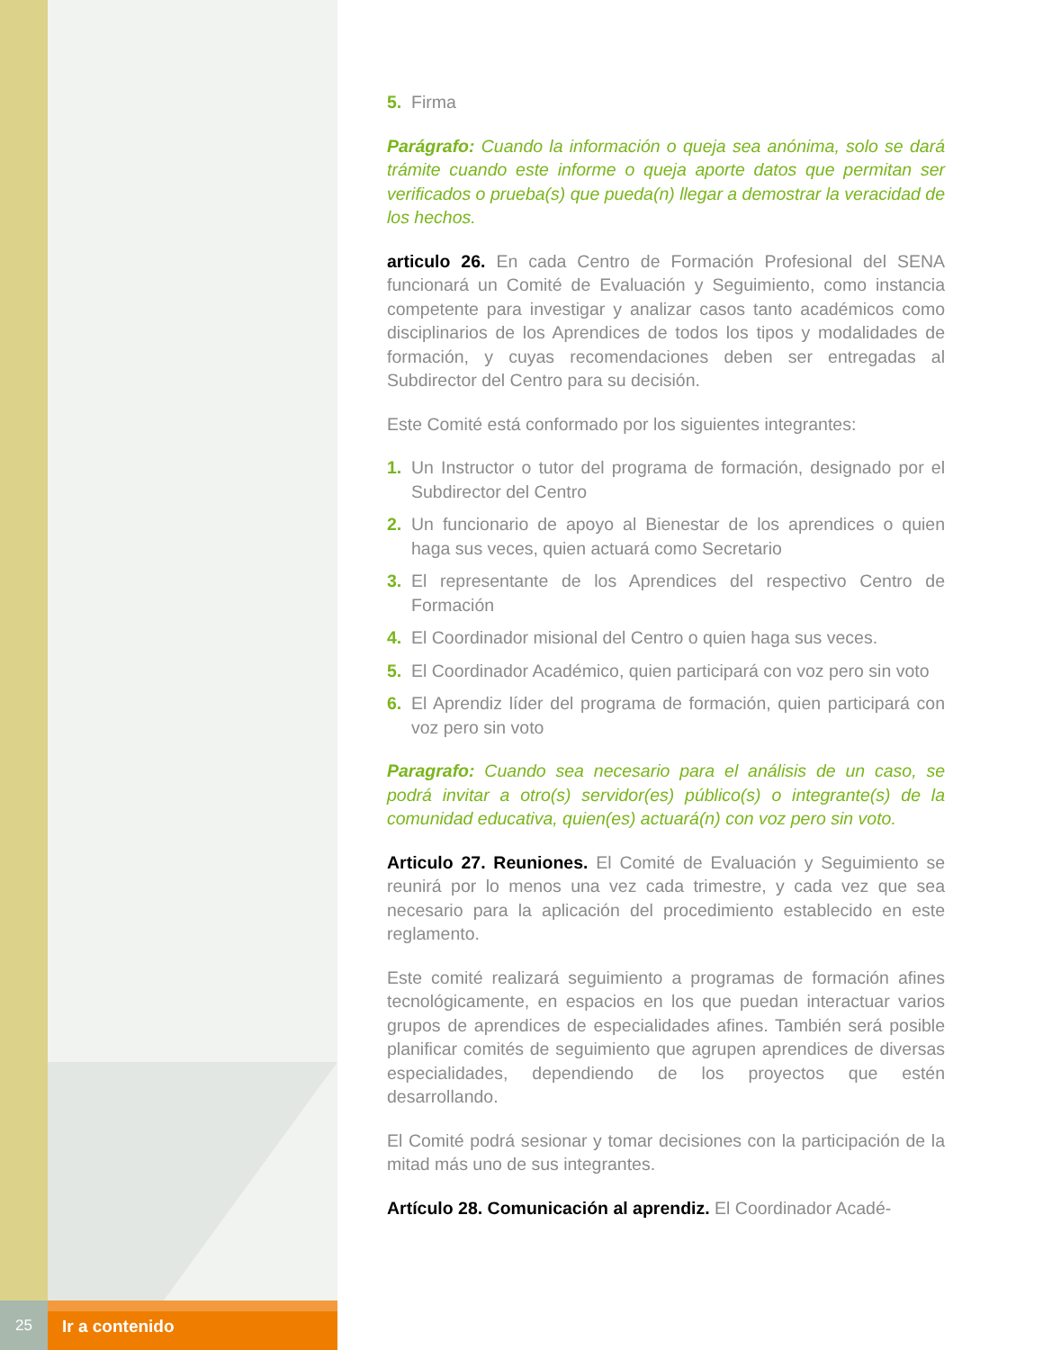25
Ir a contenido
5. Firma
Parágrafo: Cuando la información o queja sea anónima, solo se dará trámite cuando este informe o queja aporte datos que permitan ser verificados o prueba(s) que pueda(n) llegar a demostrar la veracidad de los hechos.
articulo 26. En cada Centro de Formación Profesional del SENA funcionará un Comité de Evaluación y Seguimiento, como instancia competente para investigar y analizar casos tanto académicos como disciplinarios de los Aprendices de todos los tipos y modalidades de formación, y cuyas recomendaciones deben ser entregadas al Subdirector del Centro para su decisión.
Este Comité está conformado por los siguientes integrantes:
1. Un Instructor o tutor del programa de formación, designado por el Subdirector del Centro
2. Un funcionario de apoyo al Bienestar de los aprendices o quien haga sus veces, quien actuará como Secretario
3. El representante de los Aprendices del respectivo Centro de Formación
4. El Coordinador misional del Centro o quien haga sus veces.
5. El Coordinador Académico, quien participará con voz pero sin voto
6. El Aprendiz líder del programa de formación, quien participará con voz pero sin voto
Paragrafo: Cuando sea necesario para el análisis de un caso, se podrá invitar a otro(s) servidor(es) público(s) o integrante(s) de la comunidad educativa, quien(es) actuará(n) con voz pero sin voto.
Articulo 27. Reuniones. El Comité de Evaluación y Seguimiento se reunirá por lo menos una vez cada trimestre, y cada vez que sea necesario para la aplicación del procedimiento establecido en este reglamento.
Este comité realizará seguimiento a programas de formación afines tecnológicamente, en espacios en los que puedan interactuar varios grupos de aprendices de especialidades afines. También será posible planificar comités de seguimiento que agrupen aprendices de diversas especialidades, dependiendo de los proyectos que estén desarrollando.
El Comité podrá sesionar y tomar decisiones con la participación de la mitad más uno de sus integrantes.
Artículo 28. Comunicación al aprendiz. El Coordinador Acadé-